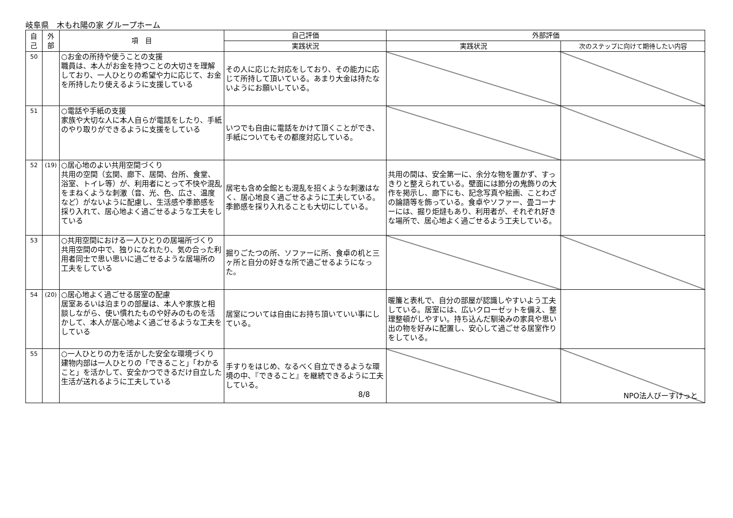岐阜県　木もれ陽の家 グループホーム
| 自 己 | 外 部 | 項 目 | 自己評価 | 外部評価 | |
| --- | --- | --- | --- | --- | --- |
| | | | 実践状況 | 実践状況 | 次のステップに向けて期待したい内容 |
| 50 | | ○お金の所持や使うことの支援 職員は、本人がお金を持つことの大切さを理解しており、一人ひとりの希望や力に応じて、お金を所持したり使えるように支援している | その人に応じた対応をしており、その能力に応じて所持して頂いている。あまり大金は持たないようにお願いしている。 | | |
| 51 | | ○電話や手紙の支援 家族や大切な人に本人自らが電話をしたり、手紙のやり取りができるように支援をしている | いつでも自由に電話をかけて頂くことができ、手紙についてもその都度対応している。 | | |
| 52 | (19) | ○居心地のよい共用空間づくり 共用の空間（玄関、廊下、居間、台所、食堂、浴室、トイレ等）が、利用者にとって不快や混乱をまねくような刺激（音、光、色、広さ、温度など）がないように配慮し、生活感や季節感を採り入れて、居心地よく過ごせるような工夫をしている | 居宅も含め全館とも混乱を招くような刺激はなく、居心地良く過ごせるように工夫している。季節感を採り入れることも大切にしている。 | 共用の間は、安全第一に、余分な物を置かず、すっきりと整えられている。壁面には節分の鬼飾りの大作を掲示し、廊下にも、記念写真や絵画、ことわざの論語等を飾っている。食卓やソファー、畳コーナーには、掘り炬燵もあり、利用者が、それぞれ好きな場所で、居心地よく過ごせるよう工夫している。 | |
| 53 | | ○共用空間における一人ひとりの居場所づくり 共用空間の中で、独りになれたり、気の合った利用者同士で思い思いに過ごせるような居場所の工夫をしている | 掘りごたつの所、ソファーに所、食卓の机と三ヶ所と自分の好きな所で過ごせるようになった。 | | |
| 54 | (20) | ○居心地よく過ごせる居室の配慮 居室あるいは泊まりの部屋は、本人や家族と相談しながら、使い慣れたものや好みのものを活かして、本人が居心地よく過ごせるような工夫をしている | 居室については自由にお持ち頂いていい事にしている。 | 暖簾と表札で、自分の部屋が認識しやすいよう工夫している。居室には、広いクローゼットを備え、整理整頓がしやすい。持ち込んだ馴染みの家具や思い出の物を好みに配置し、安心して過ごせる居室作りをしている。 | |
| 55 | | ○一人ひとりの力を活かした安全な環境づくり 建物内部は一人ひとりの「できること」「わかること」を活かして、安全かつできるだけ自立した生活が送れるように工夫している | 手すりをはじめ、なるべく自立できるような環境の中、『できること』を継続できるように工夫している。 | | |
8/8 NPO法人びーすけっと